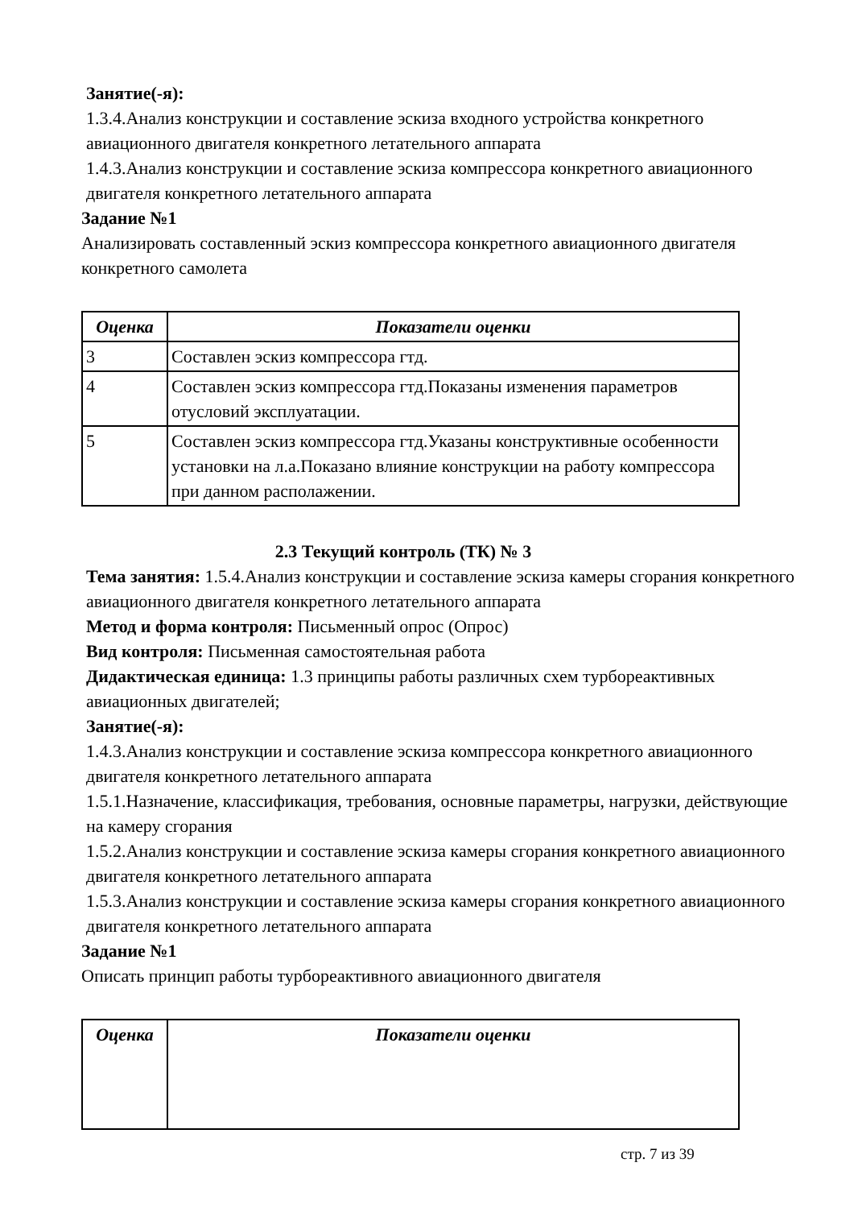Занятие(-я):
1.3.4.Анализ конструкции и составление эскиза входного устройства конкретного авиационного двигателя конкретного летательного аппарата
1.4.3.Анализ конструкции и составление эскиза компрессора конкретного авиационного двигателя конкретного летательного аппарата
Задание №1
Анализировать составленный эскиз компрессора конкретного авиационного двигателя конкретного самолета
| Оценка | Показатели оценки |
| --- | --- |
| 3 | Составлен эскиз компрессора гтд. |
| 4 | Составлен эскиз компрессора гтд.Показаны изменения параметров отусловий эксплуатации. |
| 5 | Составлен эскиз компрессора гтд.Указаны конструктивные особенности установки на л.а.Показано влияние конструкции на работу компрессора при данном располажении. |
2.3 Текущий контроль (ТК) № 3
Тема занятия: 1.5.4.Анализ конструкции и составление эскиза камеры сгорания конкретного авиационного двигателя конкретного летательного аппарата
Метод и форма контроля: Письменный опрос (Опрос)
Вид контроля: Письменная самостоятельная работа
Дидактическая единица: 1.3 принципы работы различных схем турбореактивных авиационных двигателей;
Занятие(-я):
1.4.3.Анализ конструкции и составление эскиза компрессора конкретного авиационного двигателя конкретного летательного аппарата
1.5.1.Назначение, классификация, требования, основные параметры, нагрузки, действующие на камеру сгорания
1.5.2.Анализ конструкции и составление эскиза камеры сгорания конкретного авиационного двигателя конкретного летательного аппарата
1.5.3.Анализ конструкции и составление эскиза камеры сгорания конкретного авиационного двигателя конкретного летательного аппарата
Задание №1
Описать принцип работы турбореактивного авиационного двигателя
| Оценка | Показатели оценки |
| --- | --- |
стр. 7 из 39